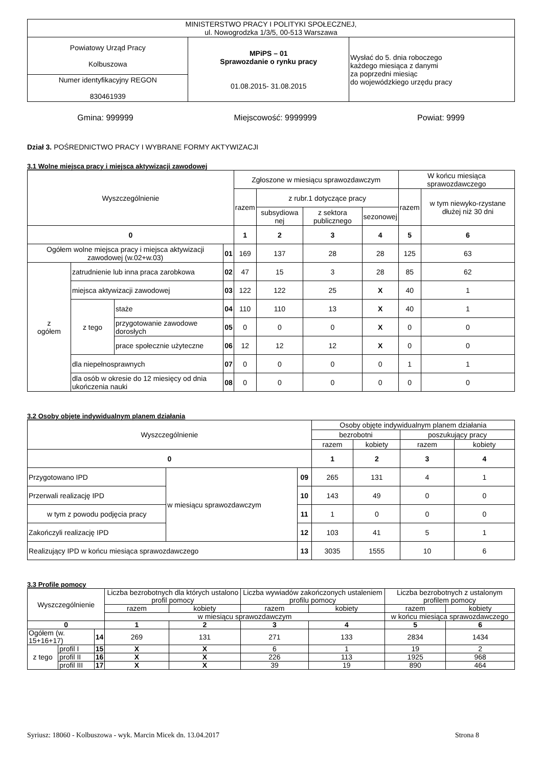| MINISTERSTWO PRACY I POLITYKI SPOŁECZNEJ, ul. Nowogrodzka 1/3/5, 00-513 Warszawa | | |
| Powiatowy Urząd Pracy Kolbuszowa | MPiPS – 01 Sprawozdanie o rynku pracy 01.08.2015- 31.08.2015 | Wysłać do 5. dnia roboczego każdego miesiąca z danymi za poprzedni miesiąc do wojewódzkiego urzędu pracy |
| Numer identyfikacyjny REGON 830461939 | | |
Gmina: 999999 Miejscowość: 9999999 Powiat: 9999
Dział 3. POŚREDNICTWO PRACY I WYBRANE FORMY AKTYWIZACJI
3.1 Wolne miejsca pracy i miejsca aktywizacji zawodowej
| Wyszczególnienie | | | | Zgłoszone w miesiącu sprawozdawczym | | | | W końcu miesiąca sprawozdawczego | |
| | | | | razem | z rubr.1 dotyczące pracy | | | razem | w tym niewyko-rzystane dłużej niż 30 dni |
| | | | | | subsydiowa nej | z sektora publicznego | sezonowej | | |
| 0 | | | | 1 | 2 | 3 | 4 | 5 | 6 |
| Ogółem wolne miejsca pracy i miejsca aktywizacji zawodowej (w.02+w.03) | | | 01 | 169 | 137 | 28 | 28 | 125 | 63 |
| z ogółem | zatrudnienie lub inna praca zarobkowa | | 02 | 47 | 15 | 3 | 28 | 85 | 62 |
| | miejsca aktywizacji zawodowej | | 03 | 122 | 122 | 25 | X | 40 | 1 |
| | z tego | staże | 04 | 110 | 110 | 13 | X | 40 | 1 |
| | | przygotowanie zawodowe dorosłych | 05 | 0 | 0 | 0 | X | 0 | 0 |
| | | prace społecznie użyteczne | 06 | 12 | 12 | 12 | X | 0 | 0 |
| | dla niepełnosprawnych | | 07 | 0 | 0 | 0 | 0 | 1 | 1 |
| | dla osób w okresie do 12 miesięcy od dnia ukończenia nauki | | 08 | 0 | 0 | 0 | 0 | 0 | 0 |
3.2 Osoby objęte indywidualnym planem działania
| Wyszczególnienie | | | Osoby objęte indywidualnym planem działania | | | |
| | | | bezrobotni | | poszukujący pracy | |
| | | | razem | kobiety | razem | kobiety |
| 0 | | | 1 | 2 | 3 | 4 |
| Przygotowano IPD | w miesiącu sprawozdawczym | 09 | 265 | 131 | 4 | 1 |
| Przerwali realizację IPD | | 10 | 143 | 49 | 0 | 0 |
| w tym z powodu podjęcia pracy | | 11 | 1 | 0 | 0 | 0 |
| Zakończyli realizację IPD | | 12 | 103 | 41 | 5 | 1 |
| Realizujący IPD w końcu miesiąca sprawozdawczego | | 13 | 3035 | 1555 | 10 | 6 |
3.3 Profile pomocy
| Wyszczególnienie | | | Liczba bezrobotnych dla których ustalono profil pomocy | | Liczba wywiadów zakończonych ustaleniem profilu pomocy | | Liczba bezrobotnych z ustalonym profilem pomocy | |
| | | | razem | kobiety | razem | kobiety | razem | kobiety |
| | | | w miesiącu sprawozdawczym | | | | w końcu miesiąca sprawozdawczego | |
| 0 | | | 1 | 2 | 3 | 4 | 5 | 6 |
| Ogółem (w. 15+16+17) | | 14 | 269 | 131 | 271 | 133 | 2834 | 1434 |
| z tego | profil I | 15 | X | X | 6 | 1 | 19 | 2 |
| | profil II | 16 | X | X | 226 | 113 | 1925 | 968 |
| | profil III | 17 | X | X | 39 | 19 | 890 | 464 |
Syriusz: 18060 - Kolbuszowa - wyk. Marcin Micek dn. 13.04.2017 Strona 8